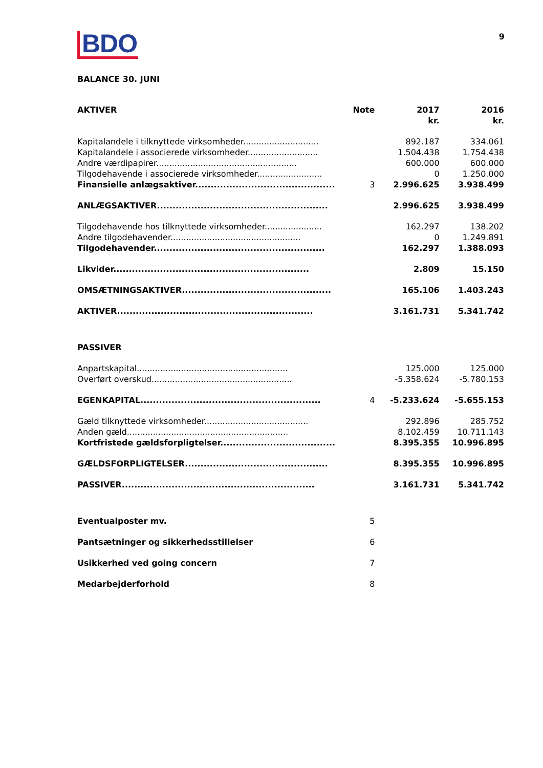9
BDO
BALANCE 30. JUNI
| AKTIVER | Note | 2017 kr. | 2016 kr. |
| --- | --- | --- | --- |
| Kapitalandele i tilknyttede virksomheder............................. | | 892.187 | 334.061 |
| Kapitalandele i associerede virksomheder........................... | | 1.504.438 | 1.754.438 |
| Andre værdipapirer...................................................... | | 600.000 | 600.000 |
| Tilgodehavende i associerede virksomheder......................... | | 0 | 1.250.000 |
| Finansielle anlægsaktiver............................................. | 3 | 2.996.625 | 3.938.499 |
| ANLÆGSAKTIVER....................................................... | | 2.996.625 | 3.938.499 |
| Tilgodehavende hos tilknyttede virksomheder...................... | | 162.297 | 138.202 |
| Andre tilgodehavender.................................................. | | 0 | 1.249.891 |
| Tilgodehavender....................................................... | | 162.297 | 1.388.093 |
| Likvider............................................................... | | 2.809 | 15.150 |
| OMSÆTNINGSAKTIVER................................................ | | 165.106 | 1.403.243 |
| AKTIVER............................................................... | | 3.161.731 | 5.341.742 |
| PASSIVER | | | |
| Anpartskapital.......................................................... | | 125.000 | 125.000 |
| Overført overskud...................................................... | | -5.358.624 | -5.780.153 |
| EGENKAPITAL.......................................................... | 4 | -5.233.624 | -5.655.153 |
| Gæld tilknyttede virksomheder........................................ | | 292.896 | 285.752 |
| Anden gæld.............................................................. | | 8.102.459 | 10.711.143 |
| Kortfristede gældsforpligtelser..................................... | | 8.395.355 | 10.996.895 |
| GÆLDSFORPLIGTELSER.............................................. | | 8.395.355 | 10.996.895 |
| PASSIVER.............................................................. | | 3.161.731 | 5.341.742 |
| Eventualposter mv. | 5 | | |
| Pantsætninger og sikkerhedsstillelser | 6 | | |
| Usikkerhed ved going concern | 7 | | |
| Medarbejderforhold | 8 | | |